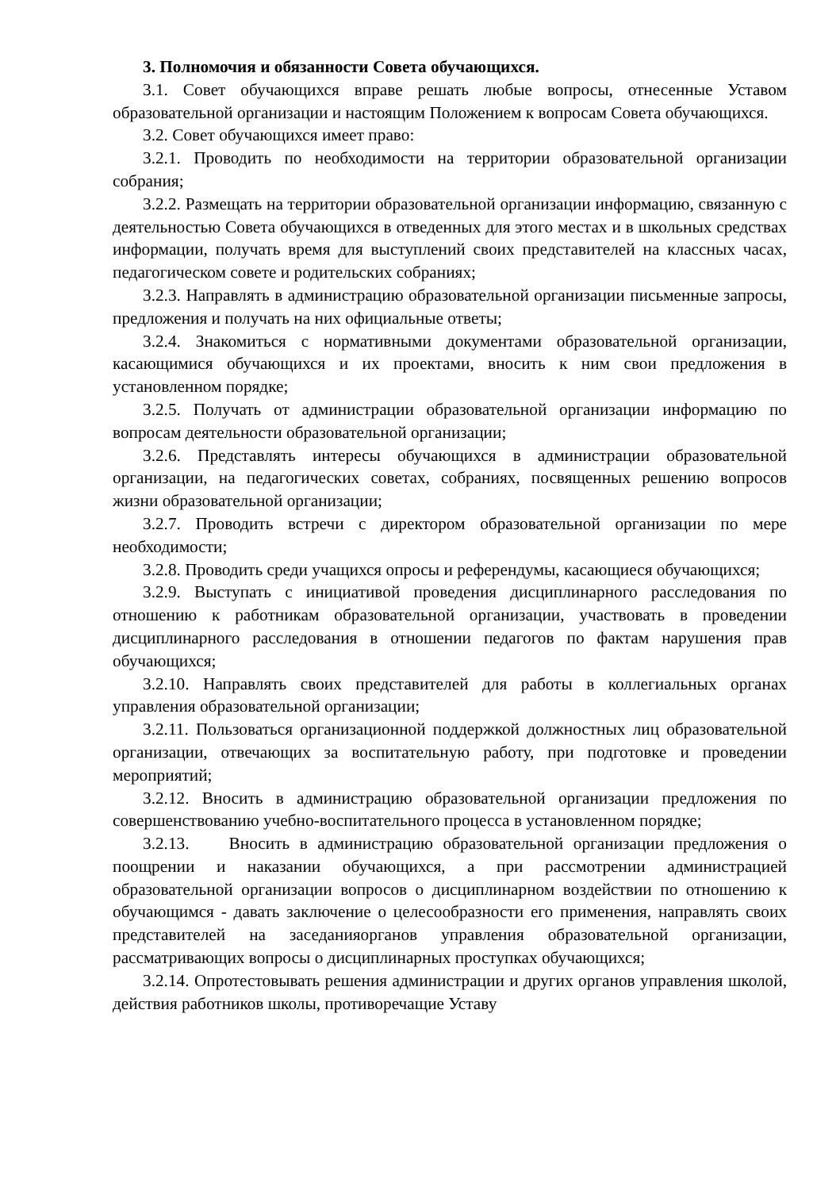3. Полномочия и обязанности Совета обучающихся.
3.1. Совет обучающихся вправе решать любые вопросы, отнесенные Уставом образовательной организации и настоящим Положением к вопросам Совета обучающихся.
3.2. Совет обучающихся имеет право:
3.2.1. Проводить по необходимости на территории образовательной организации собрания;
3.2.2. Размещать на территории образовательной организации информацию, связанную с деятельностью Совета обучающихся в отведенных для этого местах и в школьных средствах информации, получать время для выступлений своих представителей на классных часах, педагогическом совете и родительских собраниях;
3.2.3. Направлять в администрацию образовательной организации письменные запросы, предложения и получать на них официальные ответы;
3.2.4. Знакомиться с нормативными документами образовательной организации, касающимися обучающихся и их проектами, вносить к ним свои предложения в установленном порядке;
3.2.5. Получать от администрации образовательной организации информацию по вопросам деятельности образовательной организации;
3.2.6. Представлять интересы обучающихся в администрации образовательной организации, на педагогических советах, собраниях, посвященных решению вопросов жизни образовательной организации;
3.2.7. Проводить встречи с директором образовательной организации по мере необходимости;
3.2.8. Проводить среди учащихся опросы и референдумы, касающиеся обучающихся;
3.2.9. Выступать с инициативой проведения дисциплинарного расследования по отношению к работникам образовательной организации, участвовать в проведении дисциплинарного расследования в отношении педагогов по фактам нарушения прав обучающихся;
3.2.10. Направлять своих представителей для работы в коллегиальных органах управления образовательной организации;
3.2.11. Пользоваться организационной поддержкой должностных лиц образовательной организации, отвечающих за воспитательную работу, при подготовке и проведении мероприятий;
3.2.12. Вносить в администрацию образовательной организации предложения по совершенствованию учебно-воспитательного процесса в установленном порядке;
3.2.13. Вносить в администрацию образовательной организации предложения о поощрении и наказании обучающихся, а при рассмотрении администрацией образовательной организации вопросов о дисциплинарном воздействии по отношению к обучающимся - давать заключение о целесообразности его применения, направлять своих представителей на заседанияорганов управления образовательной организации, рассматривающих вопросы о дисциплинарных проступках обучающихся;
3.2.14. Опротестовывать решения администрации и других органов управления школой, действия работников школы, противоречащие Уставу